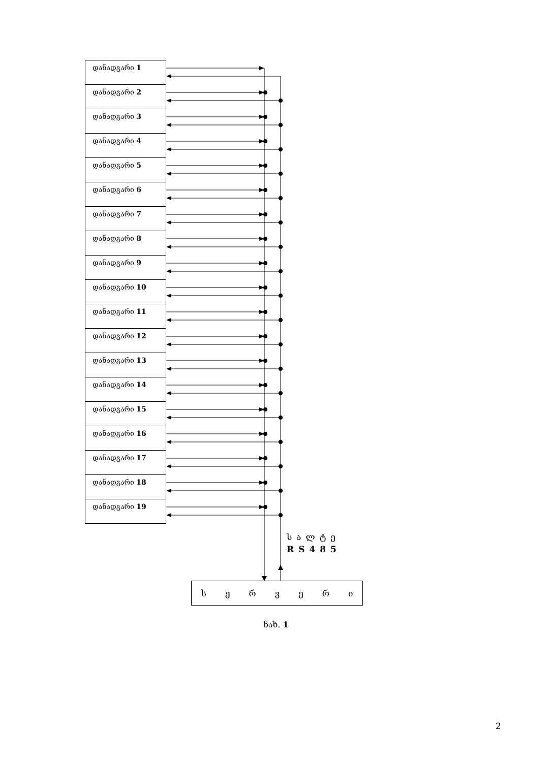დანადგარი 1
დანადგარი 2
დანადგარი 3
დანადგარი 4
დანადგარი 5
დანადგარი 6
დანადგარი 7
დანადგარი 8
დანადგარი 9
დანადგარი 10
დანადგარი 11
დანადგარი 12
დანადგარი 13
დანადგარი 14
დანადგარი 15
დანადგარი 16
დანადგარი 17
დანადგარი 18
დანადგარი 19
სალტე
RS485
ს ე რ ვ ე რ ი
ნახ. 1
2